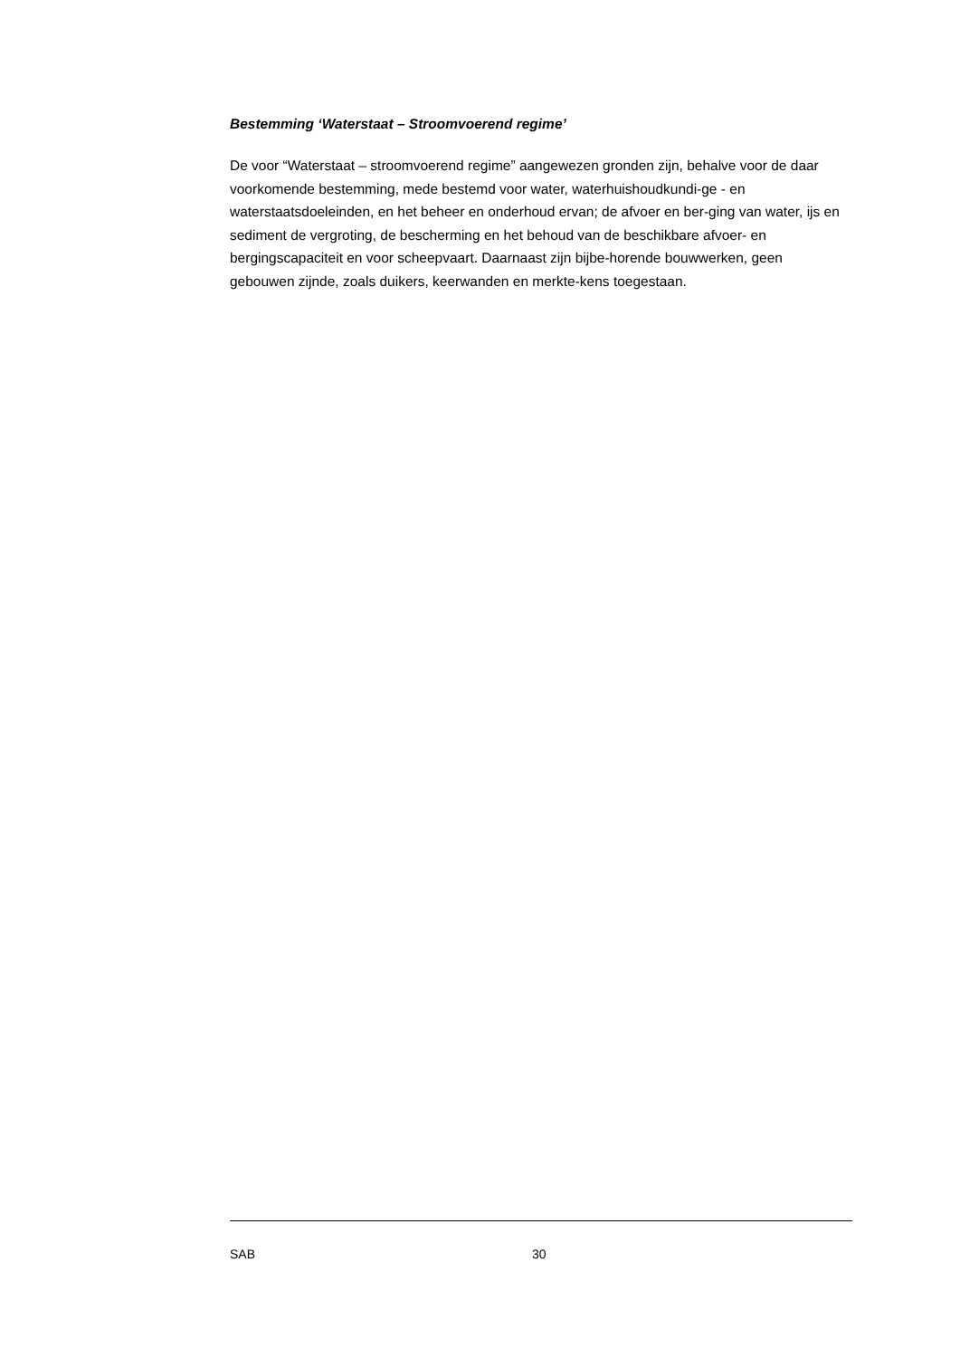Bestemming ‘Waterstaat – Stroomvoerend regime’
De voor “Waterstaat – stroomvoerend regime” aangewezen gronden zijn, behalve voor de daar voorkomende bestemming, mede bestemd voor water, waterhuishoudkundi-ge - en waterstaatsdoeleinden, en het beheer en onderhoud ervan; de afvoer en ber-ging van water, ijs en sediment de vergroting, de bescherming en het behoud van de beschikbare afvoer- en bergingscapaciteit en voor scheepvaart. Daarnaast zijn bijbe-horende bouwwerken, geen gebouwen zijnde, zoals duikers, keerwanden en merkte-kens toegestaan.
SAB 30